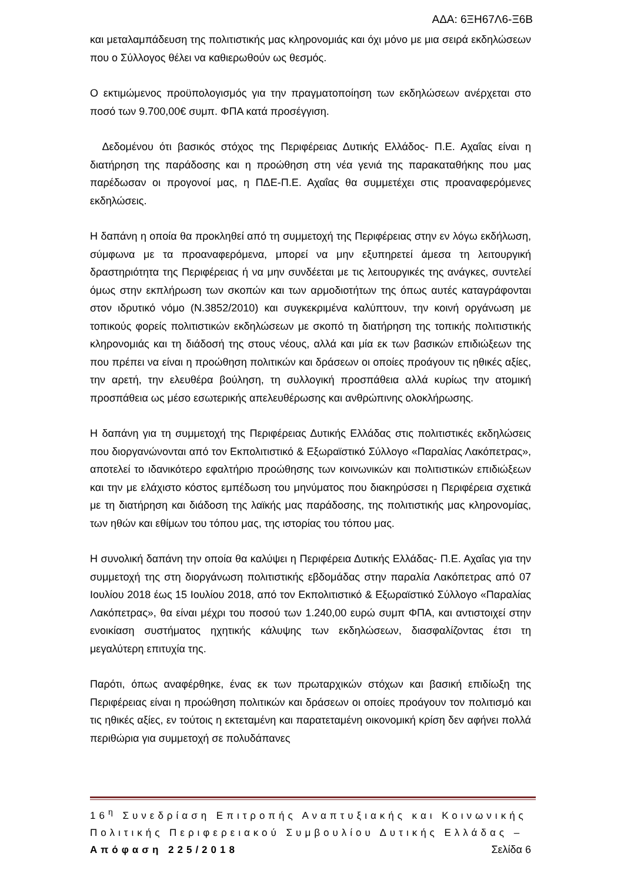ΑΔΑ: 6ΞΗ67Λ6-Ξ6Β
και μεταλαμπάδευση της πολιτιστικής μας κληρονομιάς και όχι μόνο με μια σειρά εκδηλώσεων που ο Σύλλογος θέλει να καθιερωθούν ως θεσμός.
Ο εκτιμώμενος προϋπολογισμός για την πραγματοποίηση των εκδηλώσεων ανέρχεται στο ποσό των 9.700,00€ συμπ. ΦΠΑ κατά προσέγγιση.
Δεδομένου ότι βασικός στόχος της Περιφέρειας Δυτικής Ελλάδος- Π.Ε. Αχαΐας είναι η διατήρηση της παράδοσης και η προώθηση στη νέα γενιά της παρακαταθήκης που μας παρέδωσαν οι προγονοί μας, η ΠΔΕ-Π.Ε. Αχαΐας θα συμμετέχει στις προαναφερόμενες εκδηλώσεις.
Η δαπάνη η οποία θα προκληθεί από τη συμμετοχή της Περιφέρειας στην εν λόγω εκδήλωση, σύμφωνα με τα προαναφερόμενα, μπορεί να μην εξυπηρετεί άμεσα τη λειτουργική δραστηριότητα της Περιφέρειας ή να μην συνδέεται με τις λειτουργικές της ανάγκες, συντελεί όμως στην εκπλήρωση των σκοπών και των αρμοδιοτήτων της όπως αυτές καταγράφονται στον ιδρυτικό νόμο (Ν.3852/2010) και συγκεκριμένα καλύπτουν, την κοινή οργάνωση με τοπικούς φορείς πολιτιστικών εκδηλώσεων με σκοπό τη διατήρηση της τοπικής πολιτιστικής κληρονομιάς και τη διάδοσή της στους νέους, αλλά και μία εκ των βασικών επιδιώξεων της που πρέπει να είναι η προώθηση πολιτικών και δράσεων οι οποίες προάγουν τις ηθικές αξίες, την αρετή, την ελευθέρα βούληση, τη συλλογική προσπάθεια αλλά κυρίως την ατομική προσπάθεια ως μέσο εσωτερικής απελευθέρωσης και ανθρώπινης ολοκλήρωσης.
Η δαπάνη για τη συμμετοχή της Περιφέρειας Δυτικής Ελλάδας στις πολιτιστικές εκδηλώσεις που διοργανώνονται από τον Εκπολιτιστικό & Εξωραϊστικό Σύλλογο «Παραλίας Λακόπετρας», αποτελεί το ιδανικότερο εφαλτήριο προώθησης των κοινωνικών και πολιτιστικών επιδιώξεων και την με ελάχιστο κόστος εμπέδωση του μηνύματος που διακηρύσσει η Περιφέρεια σχετικά με τη διατήρηση και διάδοση της λαϊκής μας παράδοσης, της πολιτιστικής μας κληρονομίας, των ηθών και εθίμων του τόπου μας, της ιστορίας του τόπου μας.
Η συνολική δαπάνη την οποία θα καλύψει η Περιφέρεια Δυτικής Ελλάδας- Π.Ε. Αχαΐας για την συμμετοχή της στη διοργάνωση πολιτιστικής εβδομάδας στην παραλία Λακόπετρας από 07 Ιουλίου 2018 έως 15 Ιουλίου 2018, από τον Εκπολιτιστικό & Εξωραϊστικό Σύλλογο «Παραλίας Λακόπετρας», θα είναι μέχρι του ποσού των 1.240,00 ευρώ συμπ ΦΠΑ, και αντιστοιχεί στην ενοικίαση συστήματος ηχητικής κάλυψης των εκδηλώσεων, διασφαλίζοντας έτσι τη μεγαλύτερη επιτυχία της.
Παρότι, όπως αναφέρθηκε, ένας εκ των πρωταρχικών στόχων και βασική επιδίωξη της Περιφέρειας είναι η προώθηση πολιτικών και δράσεων οι οποίες προάγουν τον πολιτισμό και τις ηθικές αξίες, εν τούτοις η εκτεταμένη και παρατεταμένη οικονομική κρίση δεν αφήνει πολλά περιθώρια για συμμετοχή σε πολυδάπανες
16<sup>η</sup> Συνεδρίαση Επιτροπής Αναπτυξιακής και Κοινωνικής Πολιτικής Περιφερειακού Συμβουλίου Δυτικής Ελλάδας – Απόφαση 225/2018 Σελίδα 6